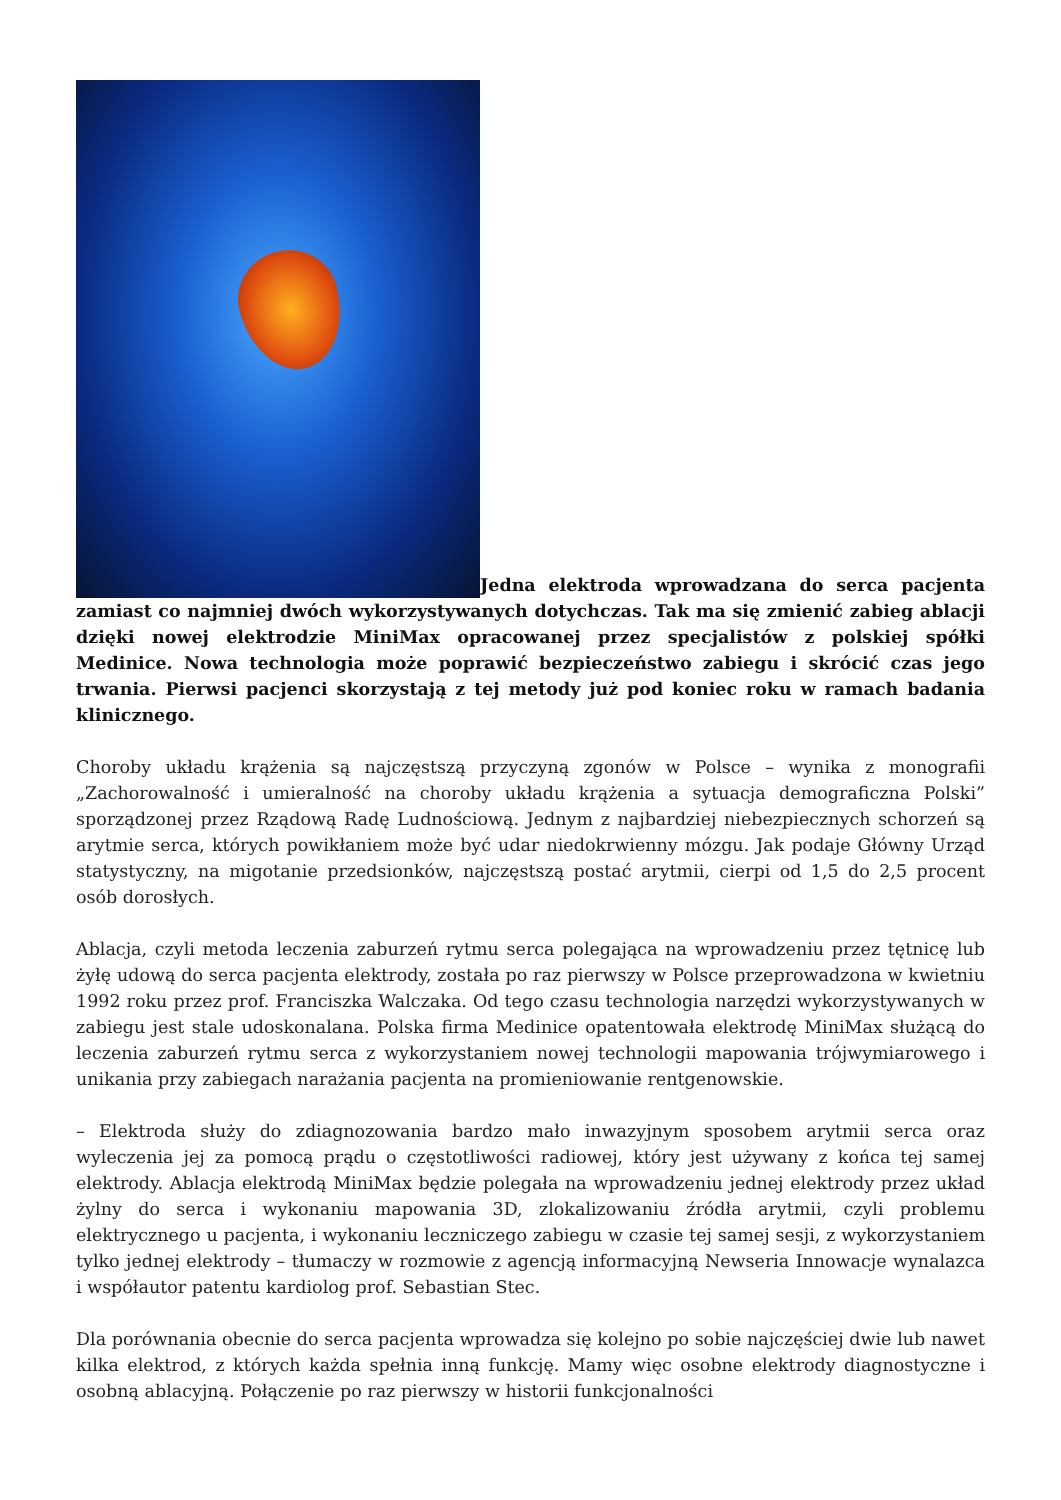Jedna elektroda wprowadzana do serca pacjenta zamiast co najmniej dwóch wykorzystywanych dotychczas. Tak ma się zmienić zabieg ablacji dzięki nowej elektrodzie MiniMax opracowanej przez specjalistów z polskiej spółki Medinice. Nowa technologia może poprawić bezpieczeństwo zabiegu i skrócić czas jego trwania. Pierwsi pacjenci skorzystają z tej metody już pod koniec roku w ramach badania klinicznego.
Choroby układu krążenia są najczęstszą przyczyną zgonów w Polsce – wynika z monografii „Zachorowalność i umieralność na choroby układu krążenia a sytuacja demograficzna Polski” sporządzonej przez Rządową Radę Ludnościową. Jednym z najbardziej niebezpiecznych schorzeń są arytmie serca, których powikłaniem może być udar niedokrwienny mózgu. Jak podaje Główny Urząd statystyczny, na migotanie przedsionków, najczęstszą postać arytmii, cierpi od 1,5 do 2,5 procent osób dorosłych.
Ablacja, czyli metoda leczenia zaburzeń rytmu serca polegająca na wprowadzeniu przez tętnicę lub żyłę udową do serca pacjenta elektrody, została po raz pierwszy w Polsce przeprowadzona w kwietniu 1992 roku przez prof. Franciszka Walczaka. Od tego czasu technologia narzędzi wykorzystywanych w zabiegu jest stale udoskonalana. Polska firma Medinice opatentowała elektrodę MiniMax służącą do leczenia zaburzeń rytmu serca z wykorzystaniem nowej technologii mapowania trójwymiarowego i unikania przy zabiegach narażania pacjenta na promieniowanie rentgenowskie.
– Elektroda służy do zdiagnozowania bardzo mało inwazyjnym sposobem arytmii serca oraz wyleczenia jej za pomocą prądu o częstotliwości radiowej, który jest używany z końca tej samej elektrody. Ablacja elektrodą MiniMax będzie polegała na wprowadzeniu jednej elektrody przez układ żylny do serca i wykonaniu mapowania 3D, zlokalizowaniu źródła arytmii, czyli problemu elektrycznego u pacjenta, i wykonaniu leczniczego zabiegu w czasie tej samej sesji, z wykorzystaniem tylko jednej elektrody – tłumaczy w rozmowie z agencją informacyjną Newseria Innowacje wynalazca i współautor patentu kardiolog prof. Sebastian Stec.
Dla porównania obecnie do serca pacjenta wprowadza się kolejno po sobie najczęściej dwie lub nawet kilka elektrod, z których każda spełnia inną funkcję. Mamy więc osobne elektrody diagnostyczne i osobną ablacyjną. Połączenie po raz pierwszy w historii funkcjonalności